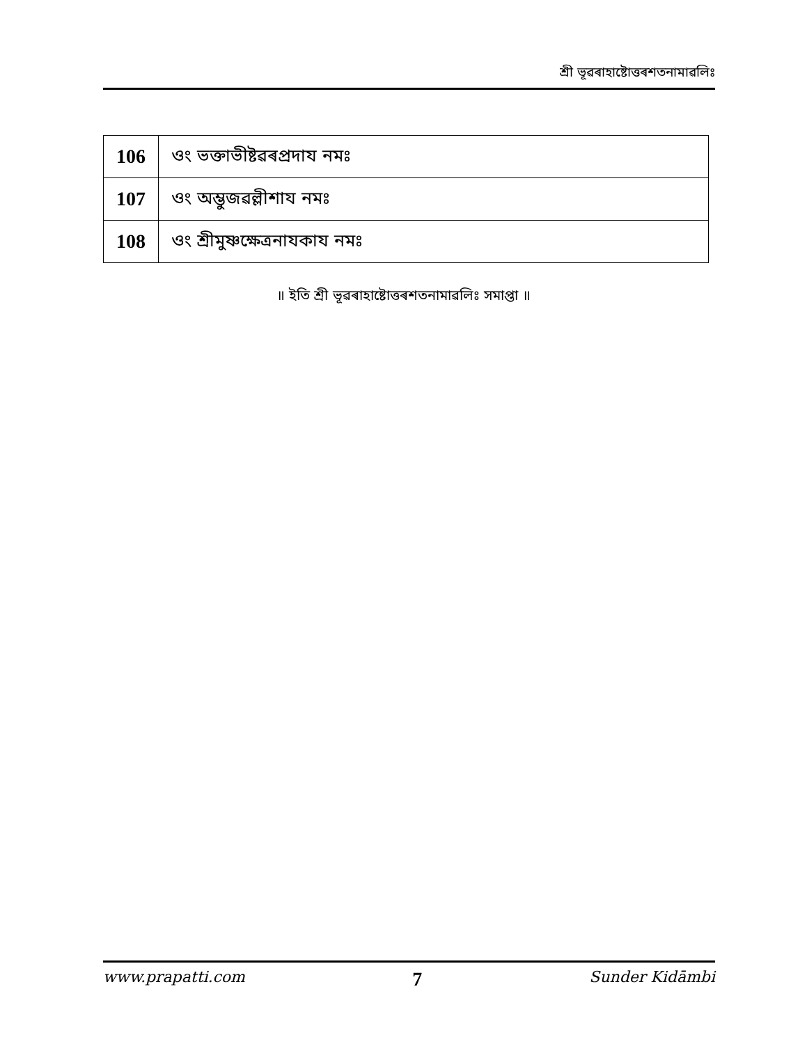শ্ৰী ভূৱৰাহাষ্টোত্তৰশতনামাৱলিঃ
| 106 | ওং ভক্তাভীষ্টৱৰপ্ৰদায নমঃ |
| 107 | ওং অম্ভুজৱল্লীশায নমঃ |
| 108 | ওং শ্ৰীমুষ্ণক্ষেত্ৰনাযকায নমঃ |
॥ ইতি শ্ৰী ভূৱৰাহাষ্টোত্তৰশতনামাৱলিঃ সমাপ্তা ॥
www.prapatti.com 7 Sunder Kidāmbi